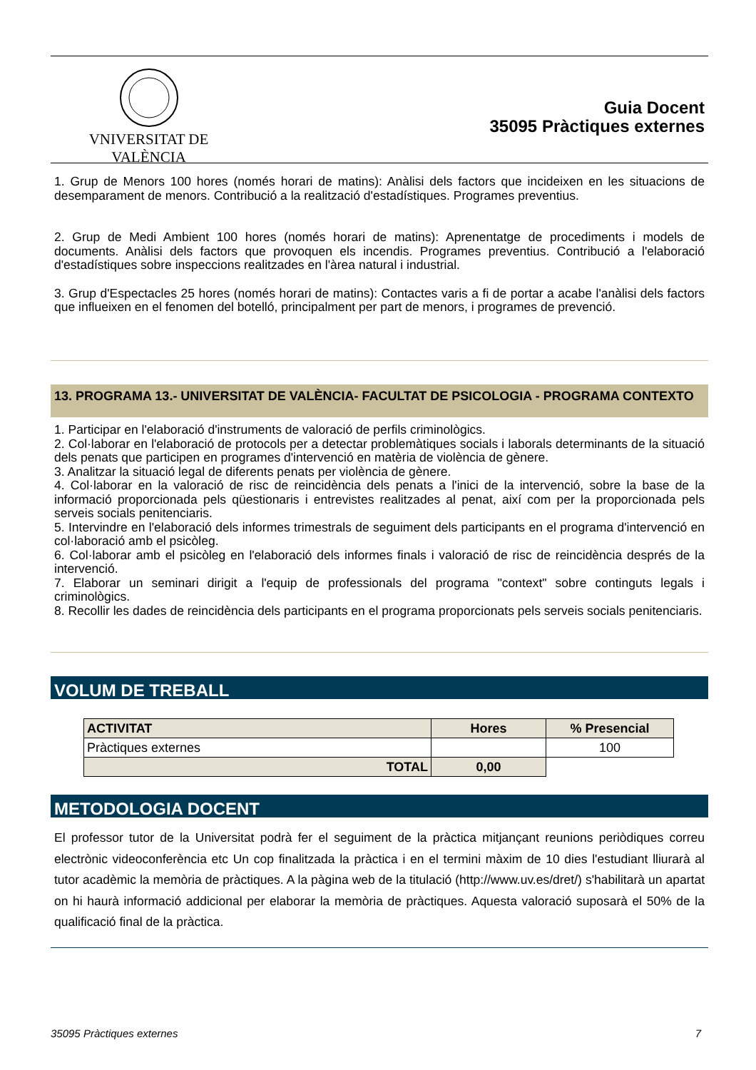VNIVERSITAT DE VALÈNCIA
Guia Docent
35095 Pràctiques externes
1. Grup de Menors 100 hores (només horari de matins): Anàlisi dels factors que incideixen en les situacions de desemparament de menors. Contribució a la realització d'estadístiques. Programes preventius.
2. Grup de Medi Ambient 100 hores (només horari de matins): Aprenentatge de procediments i models de documents. Anàlisi dels factors que provoquen els incendis. Programes preventius. Contribució a l'elaboració d'estadístiques sobre inspeccions realitzades en l'àrea natural i industrial.
3. Grup d'Espectacles 25 hores (només horari de matins): Contactes varis a fi de portar a acabe l'anàlisi dels factors que influeixen en el fenomen del botelló, principalment per part de menors, i programes de prevenció.
13. PROGRAMA 13.- UNIVERSITAT DE VALÈNCIA- FACULTAT DE PSICOLOGIA - PROGRAMA CONTEXTO
1. Participar en l'elaboració d'instruments de valoració de perfils criminològics.
2. Col·laborar en l'elaboració de protocols per a detectar problemàtiques socials i laborals determinants de la situació dels penats que participen en programes d'intervenció en matèria de violència de gènere.
3. Analitzar la situació legal de diferents penats per violència de gènere.
4. Col·laborar en la valoració de risc de reincidència dels penats a l'inici de la intervenció, sobre la base de la informació proporcionada pels qüestionaris i entrevistes realitzades al penat, així com per la proporcionada pels serveis socials penitenciaris.
5. Intervindre en l'elaboració dels informes trimestrals de seguiment dels participants en el programa d'intervenció en col·laboració amb el psicòleg.
6. Col·laborar amb el psicòleg en l'elaboració dels informes finals i valoració de risc de reincidència després de la intervenció.
7. Elaborar un seminari dirigit a l'equip de professionals del programa "context" sobre continguts legals i criminològics.
8. Recollir les dades de reincidència dels participants en el programa proporcionats pels serveis socials penitenciaris.
VOLUM DE TREBALL
| ACTIVITAT | Hores | % Presencial |
| --- | --- | --- |
| Pràctiques externes | | 100 |
| TOTAL | 0,00 | |
METODOLOGIA DOCENT
El professor tutor de la Universitat podrà fer el seguiment de la pràctica mitjançant reunions periòdiques correu electrònic videoconferència etc Un cop finalitzada la pràctica i en el termini màxim de 10 dies l'estudiant lliurarà al tutor acadèmic la memòria de pràctiques. A la pàgina web de la titulació (http://www.uv.es/dret/) s'habilitarà un apartat on hi haurà informació addicional per elaborar la memòria de pràctiques. Aquesta valoració suposarà el 50% de la qualificació final de la pràctica.
35095 Pràctiques externes 7